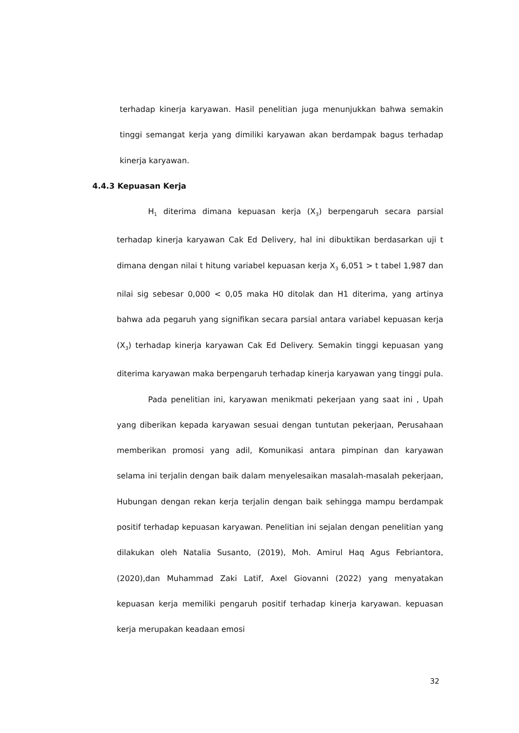terhadap kinerja karyawan. Hasil penelitian juga menunjukkan bahwa semakin tinggi semangat kerja yang dimiliki karyawan akan berdampak bagus terhadap kinerja karyawan.
4.4.3 Kepuasan Kerja
H<sub>1</sub> diterima dimana kepuasan kerja (X<sub>3</sub>) berpengaruh secara parsial terhadap kinerja karyawan Cak Ed Delivery, hal ini dibuktikan berdasarkan uji t dimana dengan nilai t hitung variabel kepuasan kerja X<sub>3</sub> 6,051 > t tabel 1,987 dan nilai sig sebesar 0,000 < 0,05 maka H0 ditolak dan H1 diterima, yang artinya bahwa ada pegaruh yang signifikan secara parsial antara variabel kepuasan kerja (X<sub>3</sub>) terhadap kinerja karyawan Cak Ed Delivery. Semakin tinggi kepuasan yang diterima karyawan maka berpengaruh terhadap kinerja karyawan yang tinggi pula.
Pada penelitian ini, karyawan menikmati pekerjaan yang saat ini , Upah yang diberikan kepada karyawan sesuai dengan tuntutan pekerjaan, Perusahaan memberikan promosi yang adil, Komunikasi antara pimpinan dan karyawan selama ini terjalin dengan baik dalam menyelesaikan masalah-masalah pekerjaan, Hubungan dengan rekan kerja terjalin dengan baik sehingga mampu berdampak positif terhadap kepuasan karyawan. Penelitian ini sejalan dengan penelitian yang dilakukan oleh Natalia Susanto, (2019), Moh. Amirul Haq Agus Febriantora, (2020),dan Muhammad Zaki Latif, Axel Giovanni (2022) yang menyatakan kepuasan kerja memiliki pengaruh positif terhadap kinerja karyawan. kepuasan kerja merupakan keadaan emosi
32